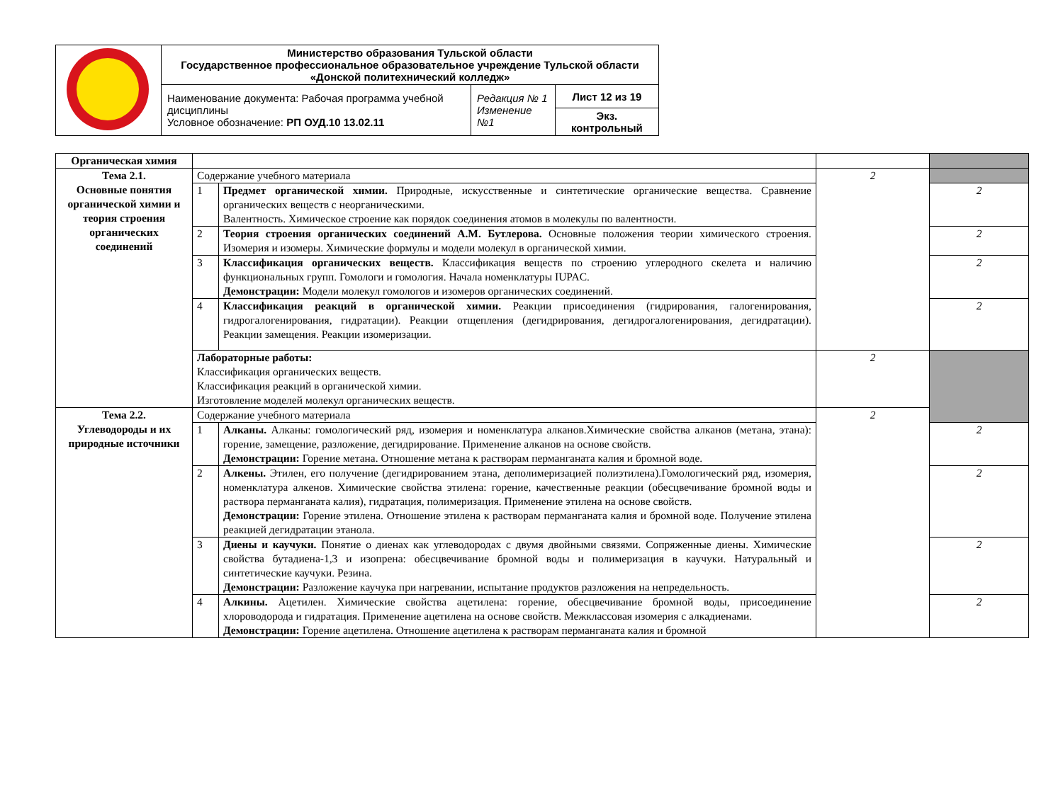| | Министерство образования Тульской области Государственное профессиональное образовательное учреждение Тульской области «Донской политехнический колледж» | | |
| | Наименование документа: Рабочая программа учебной дисциплины Условное обозначение: РП ОУД.10 13.02.11 | Редакция № 1 Изменение №1 | Лист 12 из 19 |
| | | | Экз. контрольный |
| Органическая химия | | | | |
| Тема 2.1. Основные понятия органической химии и теория строения органических соединений | Содержание учебного материала | | 2 | |
| | 1 | Предмет органической химии. Природные, искусственные и синтетические органические вещества. Сравнение органических веществ с неорганическими. Валентность. Химическое строение как порядок соединения атомов в молекулы по валентности. | | 2 |
| | 2 | Теория строения органических соединений А.М. Бутлерова. Основные положения теории химического строения. Изомерия и изомеры. Химические формулы и модели молекул в органической химии. | | 2 |
| | 3 | Классификация органических веществ. Классификация веществ по строению углеродного скелета и наличию функциональных групп. Гомологи и гомология. Начала номенклатуры IUPAC. Демонстрации: Модели молекул гомологов и изомеров органических соединений. | | 2 |
| | 4 | Классификация реакций в органической химии. Реакции присоединения (гидрирования, галогенирования, гидрогалогенирования, гидратации). Реакции отщепления (дегидрирования, дегидрогалогенирования, дегидратации). Реакции замещения. Реакции изомеризации. | | 2 |
| | Лабораторные работы: Классификация органических веществ. Классификация реакций в органической химии. Изготовление моделей молекул органических веществ. | | 2 | |
| Тема 2.2. Углеводороды и их природные источники | Содержание учебного материала | | 2 | |
| | 1 | Алканы. Алканы: гомологический ряд, изомерия и номенклатура алканов.Химические свойства алканов (метана, этана): горение, замещение, разложение, дегидрирование. Применение алканов на основе свойств. Демонстрации: Горение метана. Отношение метана к растворам перманганата калия и бромной воде. | | 2 |
| | 2 | Алкены. Этилен, его получение (дегидрированием этана, деполимеризацией полиэтилена).Гомологический ряд, изомерия, номенклатура алкенов. Химические свойства этилена: горение, качественные реакции (обесцвечивание бромной воды и раствора перманганата калия), гидратация, полимеризация. Применение этилена на основе свойств. Демонстрации: Горение этилена. Отношение этилена к растворам перманганата калия и бромной воде. Получение этилена реакцией дегидратации этанола. | | 2 |
| | 3 | Диены и каучуки. Понятие о диенах как углеводородах с двумя двойными связями. Сопряженные диены. Химические свойства бутадиена-1,3 и изопрена: обесцвечивание бромной воды и полимеризация в каучуки. Натуральный и синтетические каучуки. Резина. Демонстрации: Разложение каучука при нагревании, испытание продуктов разложения на непредельность. | | 2 |
| | 4 | Алкины. Ацетилен. Химические свойства ацетилена: горение, обесцвечивание бромной воды, присоединение хлороводорода и гидратация. Применение ацетилена на основе свойств. Межклассовая изомерия с алкадиенами. Демонстрации: Горение ацетилена. Отношение ацетилена к растворам перманганата калия и бромной | | 2 |